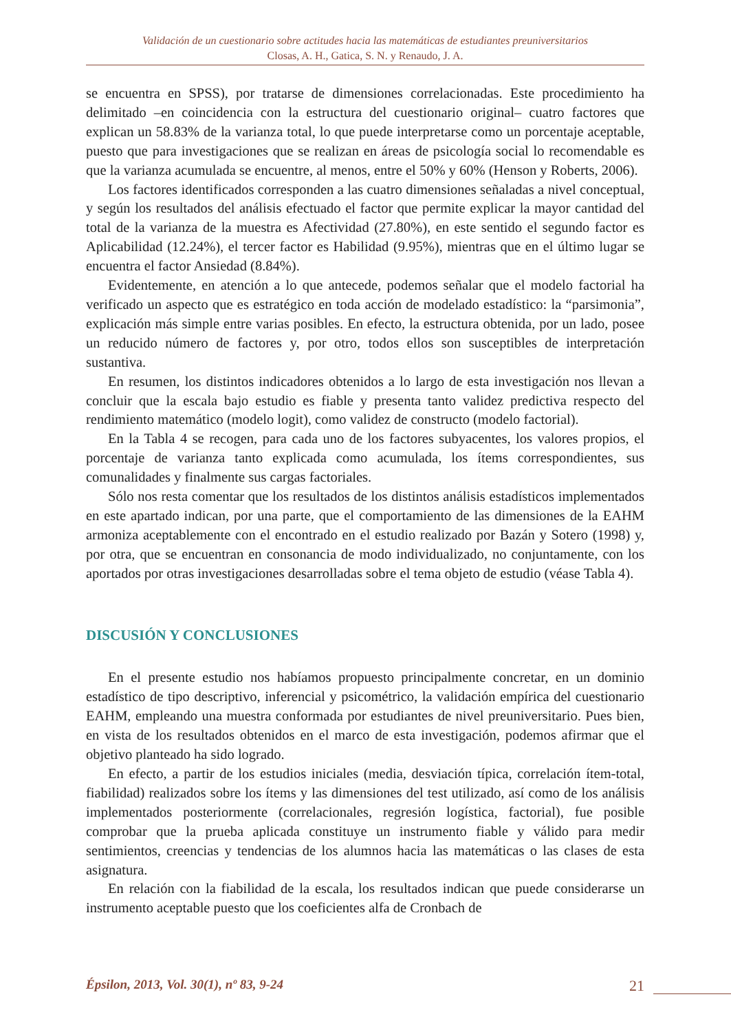Validación de un cuestionario sobre actitudes hacia las matemáticas de estudiantes preuniversitarios
Closas, A. H., Gatica, S. N. y Renaudo, J. A.
se encuentra en SPSS), por tratarse de dimensiones correlacionadas. Este procedimiento ha delimitado –en coincidencia con la estructura del cuestionario original– cuatro factores que explican un 58.83% de la varianza total, lo que puede interpretarse como un porcentaje aceptable, puesto que para investigaciones que se realizan en áreas de psicología social lo recomendable es que la varianza acumulada se encuentre, al menos, entre el 50% y 60% (Henson y Roberts, 2006).
Los factores identificados corresponden a las cuatro dimensiones señaladas a nivel conceptual, y según los resultados del análisis efectuado el factor que permite explicar la mayor cantidad del total de la varianza de la muestra es Afectividad (27.80%), en este sentido el segundo factor es Aplicabilidad (12.24%), el tercer factor es Habilidad (9.95%), mientras que en el último lugar se encuentra el factor Ansiedad (8.84%).
Evidentemente, en atención a lo que antecede, podemos señalar que el modelo factorial ha verificado un aspecto que es estratégico en toda acción de modelado estadístico: la “parsimonia”, explicación más simple entre varias posibles. En efecto, la estructura obtenida, por un lado, posee un reducido número de factores y, por otro, todos ellos son susceptibles de interpretación sustantiva.
En resumen, los distintos indicadores obtenidos a lo largo de esta investigación nos llevan a concluir que la escala bajo estudio es fiable y presenta tanto validez predictiva respecto del rendimiento matemático (modelo logit), como validez de constructo (modelo factorial).
En la Tabla 4 se recogen, para cada uno de los factores subyacentes, los valores propios, el porcentaje de varianza tanto explicada como acumulada, los ítems correspondientes, sus comunalidades y finalmente sus cargas factoriales.
Sólo nos resta comentar que los resultados de los distintos análisis estadísticos implementados en este apartado indican, por una parte, que el comportamiento de las dimensiones de la EAHM armoniza aceptablemente con el encontrado en el estudio realizado por Bazán y Sotero (1998) y, por otra, que se encuentran en consonancia de modo individualizado, no conjuntamente, con los aportados por otras investigaciones desarrolladas sobre el tema objeto de estudio (véase Tabla 4).
DISCUSIÓN Y CONCLUSIONES
En el presente estudio nos habíamos propuesto principalmente concretar, en un dominio estadístico de tipo descriptivo, inferencial y psicométrico, la validación empírica del cuestionario EAHM, empleando una muestra conformada por estudiantes de nivel preuniversitario. Pues bien, en vista de los resultados obtenidos en el marco de esta investigación, podemos afirmar que el objetivo planteado ha sido logrado.
En efecto, a partir de los estudios iniciales (media, desviación típica, correlación ítem-total, fiabilidad) realizados sobre los ítems y las dimensiones del test utilizado, así como de los análisis implementados posteriormente (correlacionales, regresión logística, factorial), fue posible comprobar que la prueba aplicada constituye un instrumento fiable y válido para medir sentimientos, creencias y tendencias de los alumnos hacia las matemáticas o las clases de esta asignatura.
En relación con la fiabilidad de la escala, los resultados indican que puede considerarse un instrumento aceptable puesto que los coeficientes alfa de Cronbach de
Épsilon, 2013, Vol. 30(1), nº 83, 9-24 21